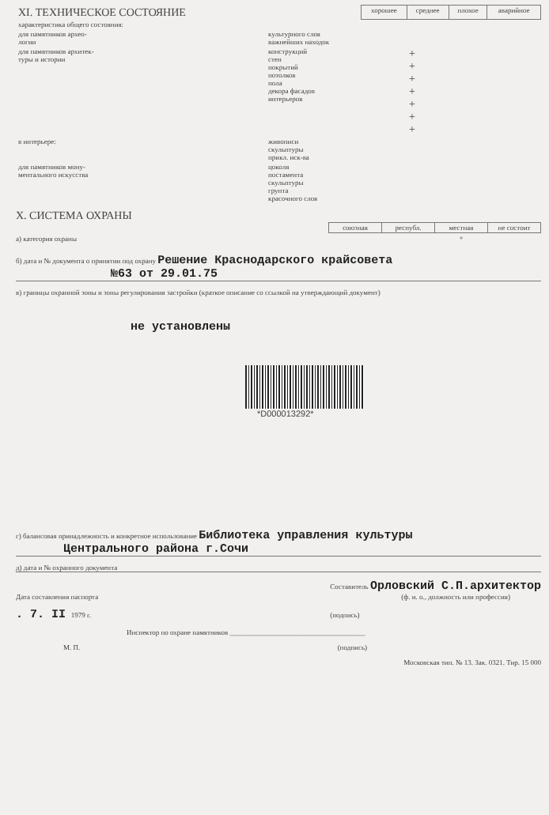| XI. ТЕХНИЧЕСКОЕ СОСТОЯНИЕ | | хорошее | среднее | плохое | аварийное |
| характеристика общего состояния: | | | | | |
| для памятников архео- логии | культурного слоя важнейших находок | | | | |
| для памятников архитек- туры и истории | конструкций стен покрытий потолков пола декора фасадов интерьеров | | + + + + + + + | | |
| в интерьере: | живописи скульптуры прикл. иск-ва | | | | |
| для памятников мону- ментального искусства | цоколя постамента скульптуры грунта красочного слоя | | | | |
X. СИСТЕМА ОХРАНЫ
а) категория охраны
| союзная | республ. | местная | не состоит |
| --- | --- | --- | --- |
| | | + | |
б) дата и № документа о принятии под охрану Решение Краснодарского крайсовета
№63 от 29.01.75
в) границы охранной зоны и зоны регулирования застройки (краткое описание со ссылкой на утверждающий документ)
не установлены
*D000013292*
г) балансовая принадлежность и конкретное использование Библиотека управления культуры
Центрального района г.Сочи
д) дата и № охранного документа
Дата составления паспорта Составитель Орловский С.П.архитектор
(ф. и. о., должность или профессия)
. 7. II 1979 г. (подпись)
Инспектор по охране памятников ______________________________________
М. П. (подпись)
Московская тип. № 13. Зак. 0321. Тир. 15 000